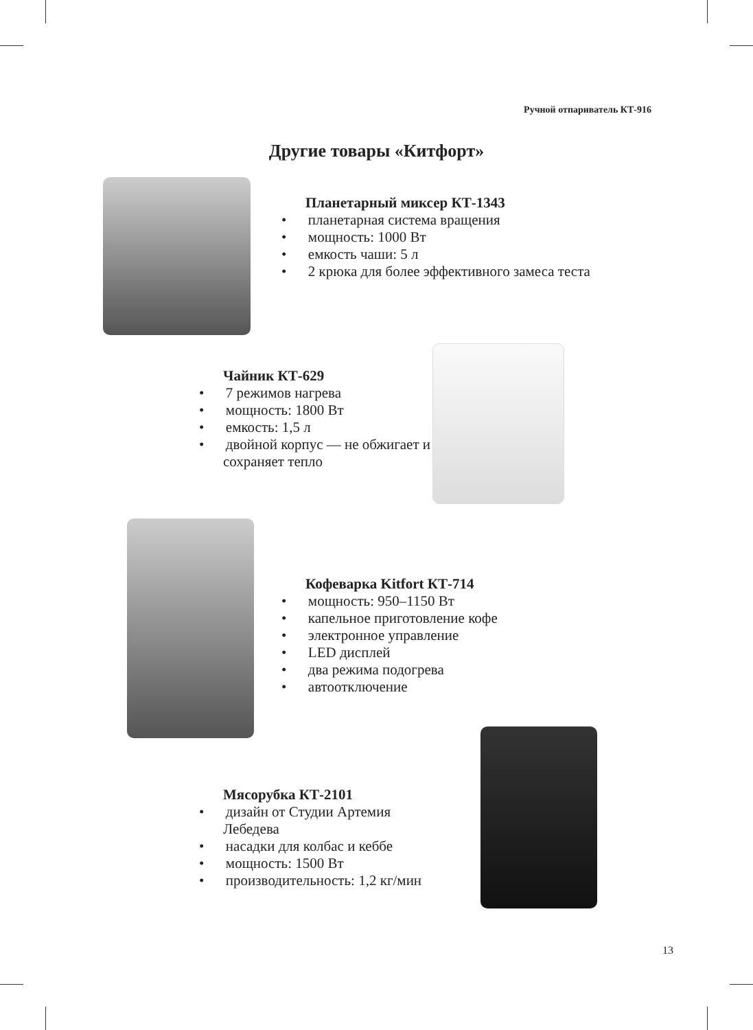Ручной отпариватель КТ-916
Другие товары «Китфорт»
Планетарный миксер КТ-1343
• планетарная система вращения
• мощность: 1000 Вт
• емкость чаши: 5 л
• 2 крюка для более эффективного замеса теста
Чайник КТ-629
• 7 режимов нагрева
• мощность: 1800 Вт
• емкость: 1,5 л
• двойной корпус — не обжигает и сохраняет тепло
Кофеварка Kitfort КТ-714
• мощность: 950–1150 Вт
• капельное приготовление кофе
• электронное управление
• LED дисплей
• два режима подогрева
• автоотключение
Мясорубка КТ-2101
• дизайн от Студии Артемия Лебедева
• насадки для колбас и кеббе
• мощность: 1500 Вт
• производительность: 1,2 кг/мин
13